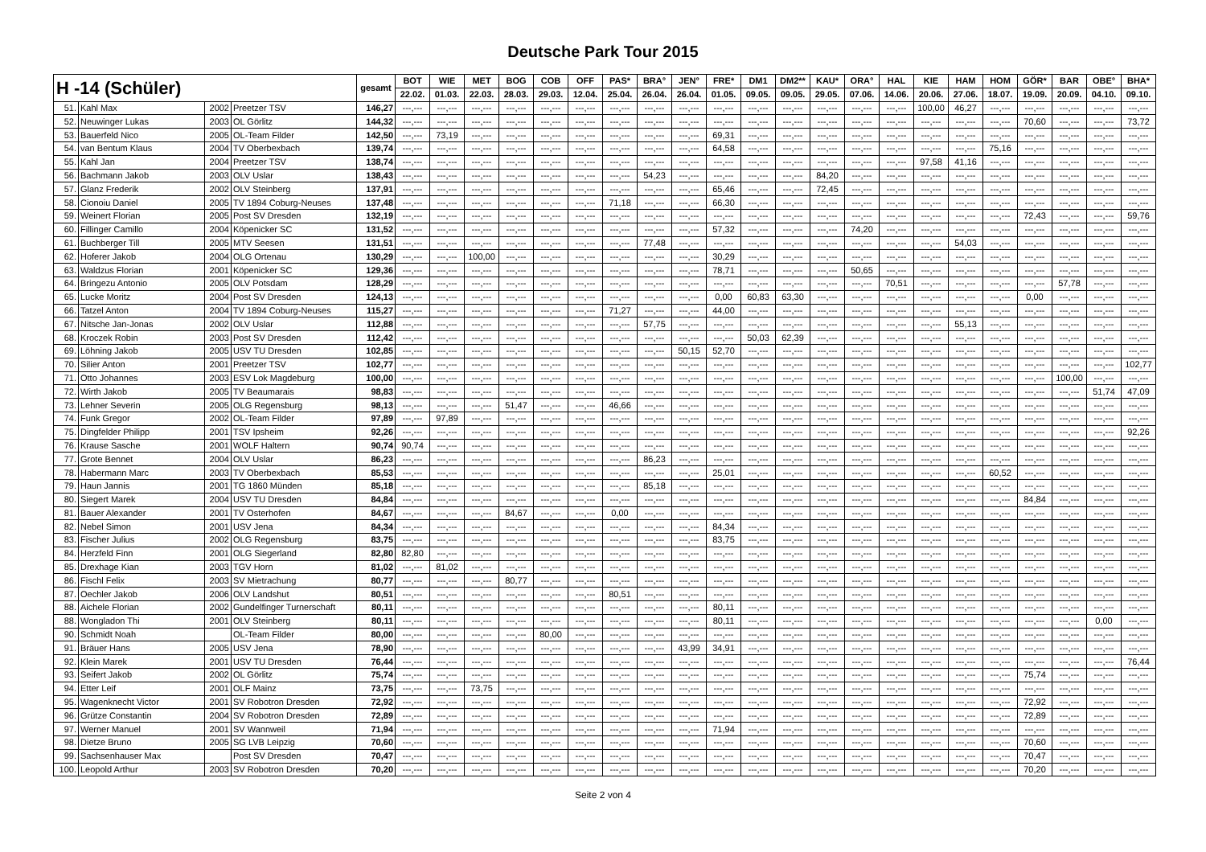Deutsche Park Tour 2015
| H -14 (Schüler) | | | | gesamt | BOT | WIE | MET | BOG | COB | OFF | PAS* | BRA° | JEN° | FRE* | DM1 | DM2** | KAU* | ORA° | HAL | KIE | HAM | HOM | GÖR* | BAR | OBE° | BHA* |
| --- | --- | --- | --- | --- | --- | --- | --- | --- | --- | --- | --- | --- | --- | --- | --- | --- | --- | --- | --- | --- | --- | --- | --- | --- | --- | --- |
| | | | | | 22.02. | 01.03. | 22.03. | 28.03. | 29.03. | 12.04. | 25.04. | 26.04. | 26.04. | 01.05. | 09.05. | 09.05. | 29.05. | 07.06. | 14.06. | 20.06. | 27.06. | 18.07. | 19.09. | 20.09. | 04.10. | 09.10. |
| 51. | Kahl Max | 2002 | Preetzer TSV | 146,27 | ---,--- | ---,--- | ---,--- | ---,--- | ---,--- | ---,--- | ---,--- | ---,--- | ---,--- | ---,--- | ---,--- | ---,--- | ---,--- | ---,--- | ---,--- | 100,00 | 46,27 | ---,--- | ---,--- | ---,--- | ---,--- | ---,--- |
| 52. | Neuwinger Lukas | 2003 | OL Görlitz | 144,32 | ---,--- | ---,--- | ---,--- | ---,--- | ---,--- | ---,--- | ---,--- | ---,--- | ---,--- | ---,--- | ---,--- | ---,--- | ---,--- | ---,--- | ---,--- | ---,--- | ---,--- | ---,--- | 70,60 | ---,--- | ---,--- | 73,72 |
| 53. | Bauerfeld Nico | 2005 | OL-Team Filder | 142,50 | ---,--- | 73,19 | ---,--- | ---,--- | ---,--- | ---,--- | ---,--- | ---,--- | ---,--- | 69,31 | ---,--- | ---,--- | ---,--- | ---,--- | ---,--- | ---,--- | ---,--- | ---,--- | ---,--- | ---,--- | ---,--- | ---,--- |
| 54. | van Bentum Klaus | 2004 | TV Oberbexbach | 139,74 | ---,--- | ---,--- | ---,--- | ---,--- | ---,--- | ---,--- | ---,--- | ---,--- | ---,--- | 64,58 | ---,--- | ---,--- | ---,--- | ---,--- | ---,--- | ---,--- | ---,--- | 75,16 | ---,--- | ---,--- | ---,--- | ---,--- |
| 55. | Kahl Jan | 2004 | Preetzer TSV | 138,74 | ---,--- | ---,--- | ---,--- | ---,--- | ---,--- | ---,--- | ---,--- | ---,--- | ---,--- | ---,--- | ---,--- | ---,--- | ---,--- | ---,--- | ---,--- | 97,58 | 41,16 | ---,--- | ---,--- | ---,--- | ---,--- | ---,--- |
| 56. | Bachmann Jakob | 2003 | OLV Uslar | 138,43 | ---,--- | ---,--- | ---,--- | ---,--- | ---,--- | ---,--- | ---,--- | 54,23 | ---,--- | ---,--- | ---,--- | ---,--- | 84,20 | ---,--- | ---,--- | ---,--- | ---,--- | ---,--- | ---,--- | ---,--- | ---,--- | ---,--- |
| 57. | Glanz Frederik | 2002 | OLV Steinberg | 137,91 | ---,--- | ---,--- | ---,--- | ---,--- | ---,--- | ---,--- | ---,--- | ---,--- | ---,--- | 65,46 | ---,--- | ---,--- | 72,45 | ---,--- | ---,--- | ---,--- | ---,--- | ---,--- | ---,--- | ---,--- | ---,--- | ---,--- |
| 58. | Cionoiu Daniel | 2005 | TV 1894 Coburg-Neuses | 137,48 | ---,--- | ---,--- | ---,--- | ---,--- | ---,--- | ---,--- | 71,18 | ---,--- | ---,--- | 66,30 | ---,--- | ---,--- | ---,--- | ---,--- | ---,--- | ---,--- | ---,--- | ---,--- | ---,--- | ---,--- | ---,--- | ---,--- |
| 59. | Weinert Florian | 2005 | Post SV Dresden | 132,19 | ---,--- | ---,--- | ---,--- | ---,--- | ---,--- | ---,--- | ---,--- | ---,--- | ---,--- | ---,--- | ---,--- | ---,--- | ---,--- | ---,--- | ---,--- | ---,--- | ---,--- | ---,--- | 72,43 | ---,--- | ---,--- | 59,76 |
| 60. | Fillinger Camillo | 2004 | Köpenicker SC | 131,52 | ---,--- | ---,--- | ---,--- | ---,--- | ---,--- | ---,--- | ---,--- | ---,--- | ---,--- | 57,32 | ---,--- | ---,--- | ---,--- | 74,20 | ---,--- | ---,--- | ---,--- | ---,--- | ---,--- | ---,--- | ---,--- | ---,--- |
| 61. | Buchberger Till | 2005 | MTV Seesen | 131,51 | ---,--- | ---,--- | ---,--- | ---,--- | ---,--- | ---,--- | ---,--- | 77,48 | ---,--- | ---,--- | ---,--- | ---,--- | ---,--- | ---,--- | ---,--- | ---,--- | 54,03 | ---,--- | ---,--- | ---,--- | ---,--- | ---,--- |
| 62. | Hoferer Jakob | 2004 | OLG Ortenau | 130,29 | ---,--- | ---,--- | 100,00 | ---,--- | ---,--- | ---,--- | ---,--- | ---,--- | ---,--- | 30,29 | ---,--- | ---,--- | ---,--- | ---,--- | ---,--- | ---,--- | ---,--- | ---,--- | ---,--- | ---,--- | ---,--- | ---,--- |
| 63. | Waldzus Florian | 2001 | Köpenicker SC | 129,36 | ---,--- | ---,--- | ---,--- | ---,--- | ---,--- | ---,--- | ---,--- | ---,--- | ---,--- | 78,71 | ---,--- | ---,--- | ---,--- | 50,65 | ---,--- | ---,--- | ---,--- | ---,--- | ---,--- | ---,--- | ---,--- | ---,--- |
| 64. | Bringezu Antonio | 2005 | OLV Potsdam | 128,29 | ---,--- | ---,--- | ---,--- | ---,--- | ---,--- | ---,--- | ---,--- | ---,--- | ---,--- | ---,--- | ---,--- | ---,--- | ---,--- | ---,--- | 70,51 | ---,--- | ---,--- | ---,--- | ---,--- | 57,78 | ---,--- | ---,--- |
| 65. | Lucke Moritz | 2004 | Post SV Dresden | 124,13 | ---,--- | ---,--- | ---,--- | ---,--- | ---,--- | ---,--- | ---,--- | ---,--- | ---,--- | 0,00 | 60,83 | 63,30 | ---,--- | ---,--- | ---,--- | ---,--- | ---,--- | ---,--- | 0,00 | ---,--- | ---,--- | ---,--- |
| 66. | Tatzel Anton | 2004 | TV 1894 Coburg-Neuses | 115,27 | ---,--- | ---,--- | ---,--- | ---,--- | ---,--- | ---,--- | 71,27 | ---,--- | ---,--- | 44,00 | ---,--- | ---,--- | ---,--- | ---,--- | ---,--- | ---,--- | ---,--- | ---,--- | ---,--- | ---,--- | ---,--- | ---,--- |
| 67. | Nitsche Jan-Jonas | 2002 | OLV Uslar | 112,88 | ---,--- | ---,--- | ---,--- | ---,--- | ---,--- | ---,--- | ---,--- | 57,75 | ---,--- | ---,--- | ---,--- | ---,--- | ---,--- | ---,--- | ---,--- | ---,--- | 55,13 | ---,--- | ---,--- | ---,--- | ---,--- | ---,--- |
| 68. | Kroczek Robin | 2003 | Post SV Dresden | 112,42 | ---,--- | ---,--- | ---,--- | ---,--- | ---,--- | ---,--- | ---,--- | ---,--- | ---,--- | ---,--- | 50,03 | 62,39 | ---,--- | ---,--- | ---,--- | ---,--- | ---,--- | ---,--- | ---,--- | ---,--- | ---,--- | ---,--- |
| 69. | Löhning Jakob | 2005 | USV TU Dresden | 102,85 | ---,--- | ---,--- | ---,--- | ---,--- | ---,--- | ---,--- | ---,--- | ---,--- | 50,15 | 52,70 | ---,--- | ---,--- | ---,--- | ---,--- | ---,--- | ---,--- | ---,--- | ---,--- | ---,--- | ---,--- | ---,--- | ---,--- |
| 70. | Silier Anton | 2001 | Preetzer TSV | 102,77 | ---,--- | ---,--- | ---,--- | ---,--- | ---,--- | ---,--- | ---,--- | ---,--- | ---,--- | ---,--- | ---,--- | ---,--- | ---,--- | ---,--- | ---,--- | ---,--- | ---,--- | ---,--- | ---,--- | ---,--- | ---,--- | 102,77 |
| 71. | Otto Johannes | 2003 | ESV Lok Magdeburg | 100,00 | ---,--- | ---,--- | ---,--- | ---,--- | ---,--- | ---,--- | ---,--- | ---,--- | ---,--- | ---,--- | ---,--- | ---,--- | ---,--- | ---,--- | ---,--- | ---,--- | ---,--- | ---,--- | ---,--- | 100,00 | ---,--- | ---,--- |
| 72. | Wirth Jakob | 2005 | TV Beaumarais | 98,83 | ---,--- | ---,--- | ---,--- | ---,--- | ---,--- | ---,--- | ---,--- | ---,--- | ---,--- | ---,--- | ---,--- | ---,--- | ---,--- | ---,--- | ---,--- | ---,--- | ---,--- | ---,--- | ---,--- | ---,--- | 51,74 | 47,09 |
| 73. | Lehner Severin | 2005 | OLG Regensburg | 98,13 | ---,--- | ---,--- | ---,--- | 51,47 | ---,--- | ---,--- | 46,66 | ---,--- | ---,--- | ---,--- | ---,--- | ---,--- | ---,--- | ---,--- | ---,--- | ---,--- | ---,--- | ---,--- | ---,--- | ---,--- | ---,--- | ---,--- |
| 74. | Funk Gregor | 2002 | OL-Team Filder | 97,89 | ---,--- | 97,89 | ---,--- | ---,--- | ---,--- | ---,--- | ---,--- | ---,--- | ---,--- | ---,--- | ---,--- | ---,--- | ---,--- | ---,--- | ---,--- | ---,--- | ---,--- | ---,--- | ---,--- | ---,--- | ---,--- | ---,--- |
| 75. | Dingfelder Philipp | 2001 | TSV Ipsheim | 92,26 | ---,--- | ---,--- | ---,--- | ---,--- | ---,--- | ---,--- | ---,--- | ---,--- | ---,--- | ---,--- | ---,--- | ---,--- | ---,--- | ---,--- | ---,--- | ---,--- | ---,--- | ---,--- | ---,--- | ---,--- | ---,--- | 92,26 |
| 76. | Krause Sasche | 2001 | WOLF Haltern | 90,74 | 90,74 | ---,--- | ---,--- | ---,--- | ---,--- | ---,--- | ---,--- | ---,--- | ---,--- | ---,--- | ---,--- | ---,--- | ---,--- | ---,--- | ---,--- | ---,--- | ---,--- | ---,--- | ---,--- | ---,--- | ---,--- | ---,--- |
| 77. | Grote Bennet | 2004 | OLV Uslar | 86,23 | ---,--- | ---,--- | ---,--- | ---,--- | ---,--- | ---,--- | ---,--- | 86,23 | ---,--- | ---,--- | ---,--- | ---,--- | ---,--- | ---,--- | ---,--- | ---,--- | ---,--- | ---,--- | ---,--- | ---,--- | ---,--- | ---,--- |
| 78. | Habermann Marc | 2003 | TV Oberbexbach | 85,53 | ---,--- | ---,--- | ---,--- | ---,--- | ---,--- | ---,--- | ---,--- | ---,--- | ---,--- | 25,01 | ---,--- | ---,--- | ---,--- | ---,--- | ---,--- | ---,--- | ---,--- | 60,52 | ---,--- | ---,--- | ---,--- | ---,--- |
| 79. | Haun Jannis | 2001 | TG 1860 Münden | 85,18 | ---,--- | ---,--- | ---,--- | ---,--- | ---,--- | ---,--- | ---,--- | 85,18 | ---,--- | ---,--- | ---,--- | ---,--- | ---,--- | ---,--- | ---,--- | ---,--- | ---,--- | ---,--- | ---,--- | ---,--- | ---,--- | ---,--- |
| 80. | Siegert Marek | 2004 | USV TU Dresden | 84,84 | ---,--- | ---,--- | ---,--- | ---,--- | ---,--- | ---,--- | ---,--- | ---,--- | ---,--- | ---,--- | ---,--- | ---,--- | ---,--- | ---,--- | ---,--- | ---,--- | ---,--- | ---,--- | 84,84 | ---,--- | ---,--- | ---,--- |
| 81. | Bauer Alexander | 2001 | TV Osterhofen | 84,67 | ---,--- | ---,--- | ---,--- | 84,67 | ---,--- | ---,--- | 0,00 | ---,--- | ---,--- | ---,--- | ---,--- | ---,--- | ---,--- | ---,--- | ---,--- | ---,--- | ---,--- | ---,--- | ---,--- | ---,--- | ---,--- | ---,--- |
| 82. | Nebel Simon | 2001 | USV Jena | 84,34 | ---,--- | ---,--- | ---,--- | ---,--- | ---,--- | ---,--- | ---,--- | ---,--- | ---,--- | 84,34 | ---,--- | ---,--- | ---,--- | ---,--- | ---,--- | ---,--- | ---,--- | ---,--- | ---,--- | ---,--- | ---,--- | ---,--- |
| 83. | Fischer Julius | 2002 | OLG Regensburg | 83,75 | ---,--- | ---,--- | ---,--- | ---,--- | ---,--- | ---,--- | ---,--- | ---,--- | ---,--- | 83,75 | ---,--- | ---,--- | ---,--- | ---,--- | ---,--- | ---,--- | ---,--- | ---,--- | ---,--- | ---,--- | ---,--- | ---,--- |
| 84. | Herzfeld Finn | 2001 | OLG Siegerland | 82,80 | 82,80 | ---,--- | ---,--- | ---,--- | ---,--- | ---,--- | ---,--- | ---,--- | ---,--- | ---,--- | ---,--- | ---,--- | ---,--- | ---,--- | ---,--- | ---,--- | ---,--- | ---,--- | ---,--- | ---,--- | ---,--- | ---,--- |
| 85. | Drexhage Kian | 2003 | TGV Horn | 81,02 | ---,--- | 81,02 | ---,--- | ---,--- | ---,--- | ---,--- | ---,--- | ---,--- | ---,--- | ---,--- | ---,--- | ---,--- | ---,--- | ---,--- | ---,--- | ---,--- | ---,--- | ---,--- | ---,--- | ---,--- | ---,--- | ---,--- |
| 86. | Fischl Felix | 2003 | SV Mietrachung | 80,77 | ---,--- | ---,--- | ---,--- | 80,77 | ---,--- | ---,--- | ---,--- | ---,--- | ---,--- | ---,--- | ---,--- | ---,--- | ---,--- | ---,--- | ---,--- | ---,--- | ---,--- | ---,--- | ---,--- | ---,--- | ---,--- | ---,--- |
| 87. | Oechler Jakob | 2006 | OLV Landshut | 80,51 | ---,--- | ---,--- | ---,--- | ---,--- | ---,--- | ---,--- | 80,51 | ---,--- | ---,--- | ---,--- | ---,--- | ---,--- | ---,--- | ---,--- | ---,--- | ---,--- | ---,--- | ---,--- | ---,--- | ---,--- | ---,--- | ---,--- |
| 88. | Aichele Florian | 2002 | Gundelfinger Turnerschaft | 80,11 | ---,--- | ---,--- | ---,--- | ---,--- | ---,--- | ---,--- | ---,--- | ---,--- | ---,--- | 80,11 | ---,--- | ---,--- | ---,--- | ---,--- | ---,--- | ---,--- | ---,--- | ---,--- | ---,--- | ---,--- | ---,--- | ---,--- |
| 88. | Wongladon Thi | 2001 | OLV Steinberg | 80,11 | ---,--- | ---,--- | ---,--- | ---,--- | ---,--- | ---,--- | ---,--- | ---,--- | ---,--- | 80,11 | ---,--- | ---,--- | ---,--- | ---,--- | ---,--- | ---,--- | ---,--- | ---,--- | ---,--- | ---,--- | 0,00 | ---,--- |
| 90. | Schmidt Noah | | OL-Team Filder | 80,00 | ---,--- | ---,--- | ---,--- | ---,--- | 80,00 | ---,--- | ---,--- | ---,--- | ---,--- | ---,--- | ---,--- | ---,--- | ---,--- | ---,--- | ---,--- | ---,--- | ---,--- | ---,--- | ---,--- | ---,--- | ---,--- | ---,--- |
| 91. | Bräuer Hans | 2005 | USV Jena | 78,90 | ---,--- | ---,--- | ---,--- | ---,--- | ---,--- | ---,--- | ---,--- | ---,--- | 43,99 | 34,91 | ---,--- | ---,--- | ---,--- | ---,--- | ---,--- | ---,--- | ---,--- | ---,--- | ---,--- | ---,--- | ---,--- | ---,--- |
| 92. | Klein Marek | 2001 | USV TU Dresden | 76,44 | ---,--- | ---,--- | ---,--- | ---,--- | ---,--- | ---,--- | ---,--- | ---,--- | ---,--- | ---,--- | ---,--- | ---,--- | ---,--- | ---,--- | ---,--- | ---,--- | ---,--- | ---,--- | ---,--- | ---,--- | ---,--- | 76,44 |
| 93. | Seifert Jakob | 2002 | OL Görlitz | 75,74 | ---,--- | ---,--- | ---,--- | ---,--- | ---,--- | ---,--- | ---,--- | ---,--- | ---,--- | ---,--- | ---,--- | ---,--- | ---,--- | ---,--- | ---,--- | ---,--- | ---,--- | ---,--- | 75,74 | ---,--- | ---,--- | ---,--- |
| 94. | Etter Leif | 2001 | OLF Mainz | 73,75 | ---,--- | ---,--- | 73,75 | ---,--- | ---,--- | ---,--- | ---,--- | ---,--- | ---,--- | ---,--- | ---,--- | ---,--- | ---,--- | ---,--- | ---,--- | ---,--- | ---,--- | ---,--- | ---,--- | ---,--- | ---,--- | ---,--- |
| 95. | Wagenknecht Victor | 2001 | SV Robotron Dresden | 72,92 | ---,--- | ---,--- | ---,--- | ---,--- | ---,--- | ---,--- | ---,--- | ---,--- | ---,--- | ---,--- | ---,--- | ---,--- | ---,--- | ---,--- | ---,--- | ---,--- | ---,--- | ---,--- | 72,92 | ---,--- | ---,--- | ---,--- |
| 96. | Grütze Constantin | 2004 | SV Robotron Dresden | 72,89 | ---,--- | ---,--- | ---,--- | ---,--- | ---,--- | ---,--- | ---,--- | ---,--- | ---,--- | ---,--- | ---,--- | ---,--- | ---,--- | ---,--- | ---,--- | ---,--- | ---,--- | ---,--- | 72,89 | ---,--- | ---,--- | ---,--- |
| 97. | Werner Manuel | 2001 | SV Wannweil | 71,94 | ---,--- | ---,--- | ---,--- | ---,--- | ---,--- | ---,--- | ---,--- | ---,--- | ---,--- | 71,94 | ---,--- | ---,--- | ---,--- | ---,--- | ---,--- | ---,--- | ---,--- | ---,--- | ---,--- | ---,--- | ---,--- | ---,--- |
| 98. | Dietze Bruno | 2005 | SG LVB Leipzig | 70,60 | ---,--- | ---,--- | ---,--- | ---,--- | ---,--- | ---,--- | ---,--- | ---,--- | ---,--- | ---,--- | ---,--- | ---,--- | ---,--- | ---,--- | ---,--- | ---,--- | ---,--- | ---,--- | 70,60 | ---,--- | ---,--- | ---,--- |
| 99. | Sachsenhauser Max | | Post SV Dresden | 70,47 | ---,--- | ---,--- | ---,--- | ---,--- | ---,--- | ---,--- | ---,--- | ---,--- | ---,--- | ---,--- | ---,--- | ---,--- | ---,--- | ---,--- | ---,--- | ---,--- | ---,--- | ---,--- | 70,47 | ---,--- | ---,--- | ---,--- |
| 100. | Leopold Arthur | 2003 | SV Robotron Dresden | 70,20 | ---,--- | ---,--- | ---,--- | ---,--- | ---,--- | ---,--- | ---,--- | ---,--- | ---,--- | ---,--- | ---,--- | ---,--- | ---,--- | ---,--- | ---,--- | ---,--- | ---,--- | ---,--- | 70,20 | ---,--- | ---,--- | ---,--- |
Seite 2 von 4